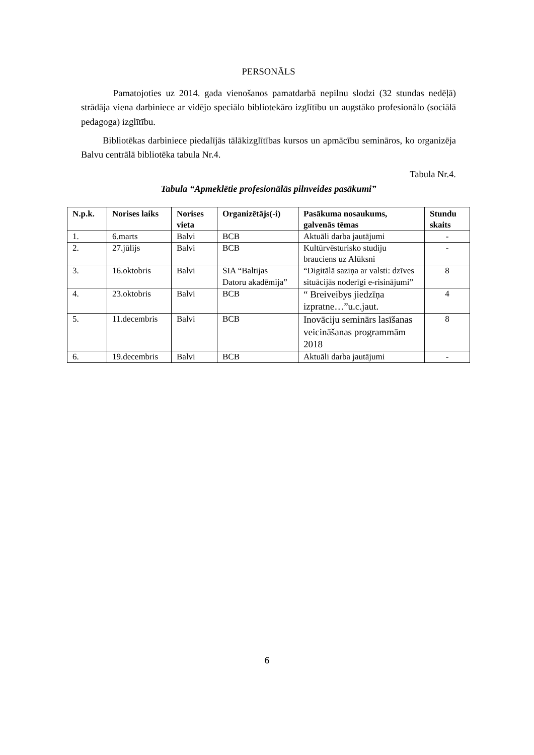PERSONĀLS
Pamatojoties uz 2014. gada vienošanos pamatdarbā nepilnu slodzi (32 stundas nedēļā) strādāja viena darbiniece ar vidējo speciālo bibliotekāro izglītību un augstāko profesionālo (sociālā pedagoga) izglītību.
Bibliotēkas darbiniece piedalījās tālākizglītības kursos un apmācību semināros, ko organizēja Balvu centrālā bibliotēka tabula Nr.4.
Tabula Nr.4.
Tabula “Apmeklētie profesionālās pilnveides pasākumi”
| N.p.k. | Norises laiks | Norises vieta | Organizētājs(-i) | Pasākuma nosaukums, galvenās tēmas | Stundu skaits |
| --- | --- | --- | --- | --- | --- |
| 1. | 6.marts | Balvi | BCB | Aktuāli darba jautājumi | - |
| 2. | 27.jūlijs | Balvi | BCB | Kultūrvēsturisko studiju brauciens uz Alūksni | - |
| 3. | 16.oktobris | Balvi | SIA “Baltijas Datoru akadēmija” | “Digitālā saziņa ar valsti: dzīves situācijās noderīgi e-risinājumi” | 8 |
| 4. | 23.oktobris | Balvi | BCB | “ Breiveibys jiedzīņa izpratne…”u.c.jaut. | 4 |
| 5. | 11.decembris | Balvi | BCB | Inovāciju seminārs lasīšanas veicināšanas programmām 2018 | 8 |
| 6. | 19.decembris | Balvi | BCB | Aktuāli darba jautājumi | - |
6